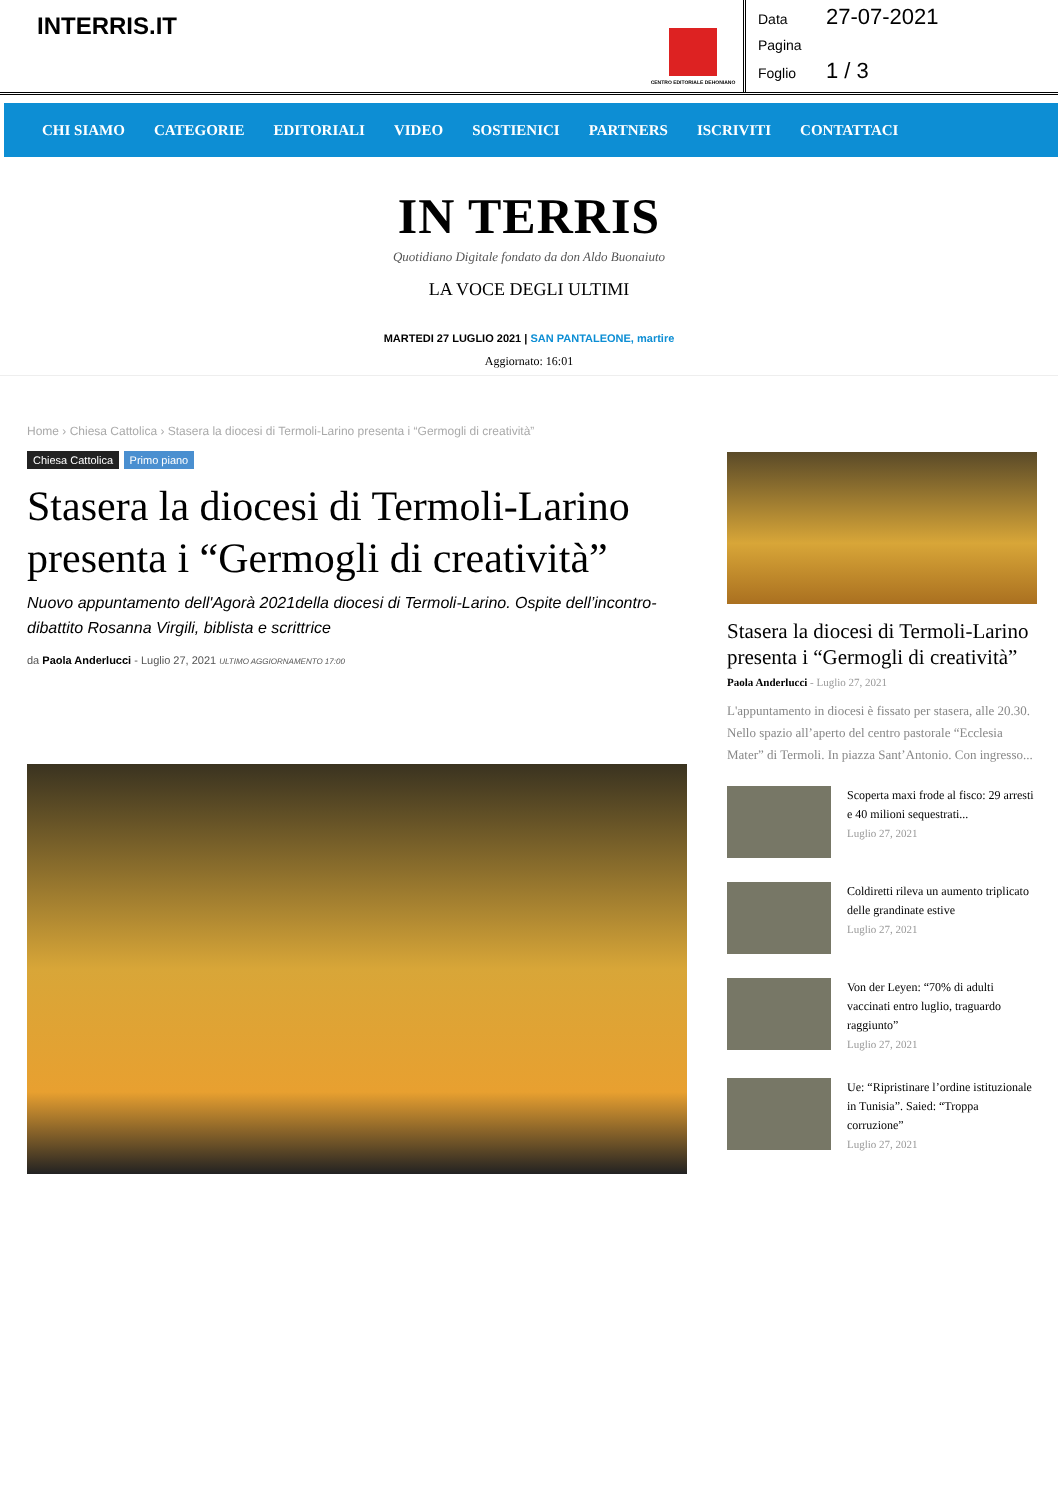INTERRIS.IT
CENTRO EDITORIALE DEHONIANO
Data 27-07-2021
Pagina
Foglio 1 / 3
CHI SIAMO CATEGORIE EDITORIALI VIDEO SOSTIENICI PARTNERS ISCRIVITI CONTATTACI
IN TERRIS
Quotidiano Digitale fondato da don Aldo Buonaiuto
LA VOCE DEGLI ULTIMI
MARTEDI 27 LUGLIO 2021 | SAN PANTALEONE, martire
Aggiornato: 16:01
Home › Chiesa Cattolica › Stasera la diocesi di Termoli-Larino presenta i “Germogli di creatività”
Chiesa Cattolica Primo piano
Stasera la diocesi di Termoli-Larino presenta i “Germogli di creatività”
Nuovo appuntamento dell'Agorà 2021della diocesi di Termoli-Larino. Ospite dell’incontro-dibattito Rosanna Virgili, biblista e scrittrice
da Paola Anderlucci - Luglio 27, 2021 ULTIMO AGGIORNAMENTO 17:00
Stasera la diocesi di Termoli-Larino presenta i “Germogli di creatività”
Paola Anderlucci - Luglio 27, 2021
L'appuntamento in diocesi è fissato per stasera, alle 20.30. Nello spazio all’aperto del centro pastorale “Ecclesia Mater” di Termoli. In piazza Sant’Antonio. Con ingresso...
Scoperta maxi frode al fisco: 29 arresti e 40 milioni sequestrati...
Luglio 27, 2021
Coldiretti rileva un aumento triplicato delle grandinate estive
Luglio 27, 2021
Von der Leyen: “70% di adulti vaccinati entro luglio, traguardo raggiunto”
Luglio 27, 2021
Ue: “Ripristinare l’ordine istituzionale in Tunisia”. Saied: “Troppa corruzione”
Luglio 27, 2021